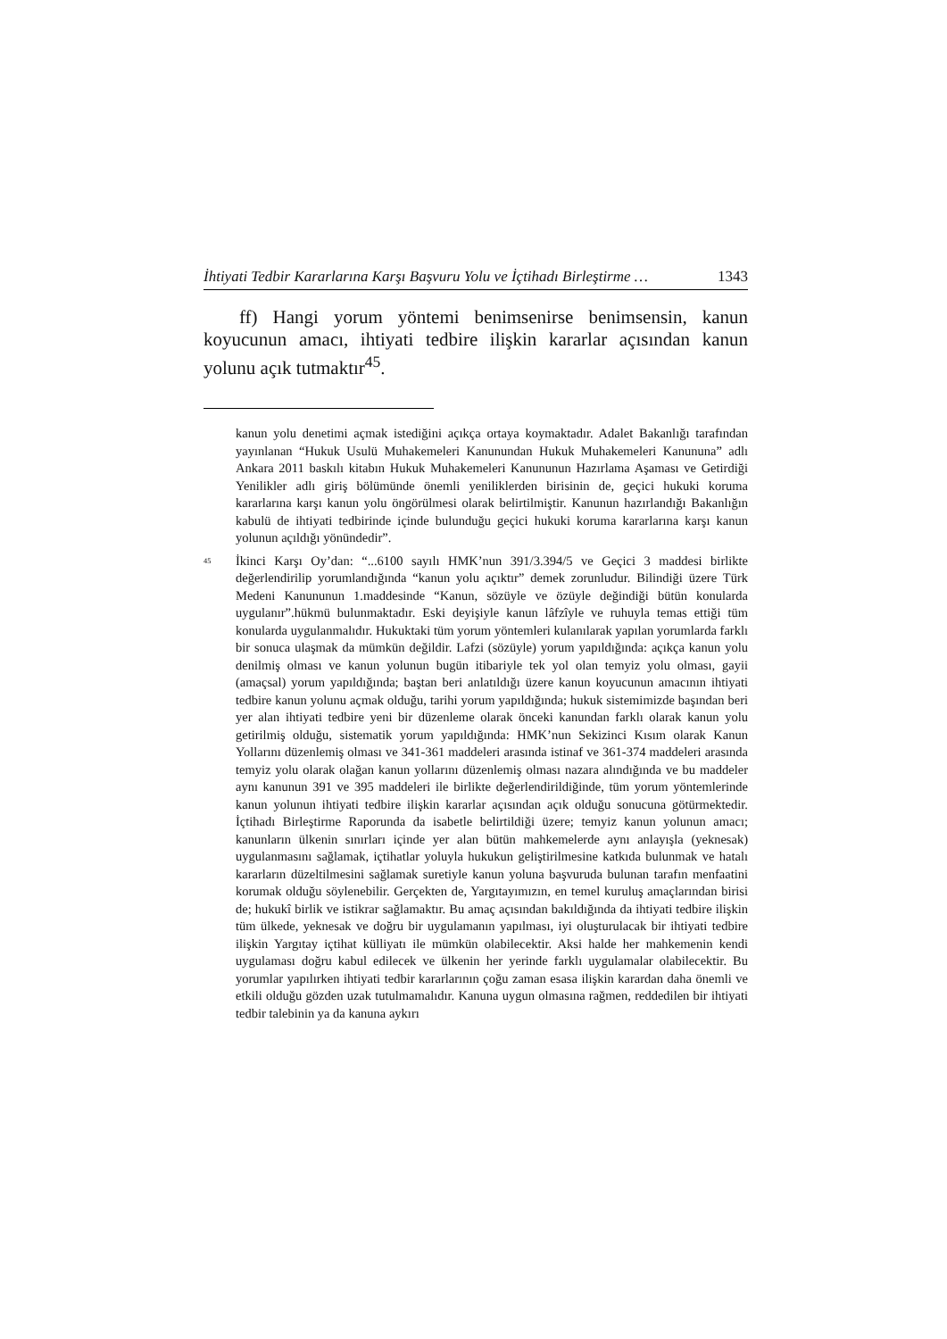İhtiyati Tedbir Kararlarına Karşı Başvuru Yolu ve İçtihadı Birleştirme … 1343
ff) Hangi yorum yöntemi benimsenirse benimsensin, kanun koyucunun amacı, ihtiyati tedbire ilişkin kararlar açısından kanun yolunu açık tutmaktır<sup>45</sup>.
kanun yolu denetimi açmak istediğini açıkça ortaya koymaktadır. Adalet Bakanlığı tarafından yayınlanan “Hukuk Usulü Muhakemeleri Kanunundan Hukuk Muhakemeleri Kanununa” adlı Ankara 2011 baskılı kitabın Hukuk Muhakemeleri Kanununun Hazırlama Aşaması ve Getirdiği Yenilikler adlı giriş bölümünde önemli yeniliklerden birisinin de, geçici hukuki koruma kararlarına karşı kanun yolu öngörülmesi olarak belirtilmiştir. Kanunun hazırlandığı Bakanlığın kabulü de ihtiyati tedbirinde içinde bulunduğu geçici hukuki koruma kararlarına karşı kanun yolunun açıldığı yönündedir”.
<sup>45</sup>
İkinci Karşı Oy’dan: “...6100 sayılı HMK’nun 391/3.394/5 ve Geçici 3 maddesi birlikte değerlendirilip yorumlandığında “kanun yolu açıktır” demek zorunludur. Bilindiği üzere Türk Medeni Kanununun 1.maddesinde “Kanun, sözüyle ve özüyle değindiği bütün konularda uygulanır”.hükmü bulunmaktadır. Eski deyişiyle kanun lâfzîyle ve ruhuyla temas ettiği tüm konularda uygulanmalıdır. Hukuktaki tüm yorum yöntemleri kulanılarak yapılan yorumlarda farklı bir sonuca ulaşmak da mümkün değildir. Lafzi (sözüyle) yorum yapıldığında: açıkça kanun yolu denilmiş olması ve kanun yolunun bugün itibariyle tek yol olan temyiz yolu olması, gayii (amaçsal) yorum yapıldığında; baştan beri anlatıldığı üzere kanun koyucunun amacının ihtiyati tedbire kanun yolunu açmak olduğu, tarihi yorum yapıldığında; hukuk sistemimizde başından beri yer alan ihtiyati tedbire yeni bir düzenleme olarak önceki kanundan farklı olarak kanun yolu getirilmiş olduğu, sistematik yorum yapıldığında: HMK’nun Sekizinci Kısım olarak Kanun Yollarını düzenlemiş olması ve 341-361 maddeleri arasında istinaf ve 361-374 maddeleri arasında temyiz yolu olarak olağan kanun yollarını düzenlemiş olması nazara alındığında ve bu maddeler aynı kanunun 391 ve 395 maddeleri ile birlikte değerlendirildiğinde, tüm yorum yöntemlerinde kanun yolunun ihtiyati tedbire ilişkin kararlar açısından açık olduğu sonucuna götürmektedir. İçtihadı Birleştirme Raporunda da isabetle belirtildiği üzere; temyiz kanun yolunun amacı; kanunların ülkenin sınırları içinde yer alan bütün mahkemelerde aynı anlayışla (yeknesak) uygulanmasını sağlamak, içtihatlar yoluyla hukukun geliştirilmesine katkıda bulunmak ve hatalı kararların düzeltilmesini sağlamak suretiyle kanun yoluna başvuruda bulunan tarafın menfaatini korumak olduğu söylenebilir. Gerçekten de, Yargıtayımızın, en temel kuruluş amaçlarından birisi de; hukukî birlik ve istikrar sağlamaktır. Bu amaç açısından bakıldığında da ihtiyati tedbire ilişkin tüm ülkede, yeknesak ve doğru bir uygulamanın yapılması, iyi oluşturulacak bir ihtiyati tedbire ilişkin Yargıtay içtihat külliyatı ile mümkün olabilecektir. Aksi halde her mahkemenin kendi uygulaması doğru kabul edilecek ve ülkenin her yerinde farklı uygulamalar olabilecektir. Bu yorumlar yapılırken ihtiyati tedbir kararlarının çoğu zaman esasa ilişkin karardan daha önemli ve etkili olduğu gözden uzak tutulmamalıdır. Kanuna uygun olmasına rağmen, reddedilen bir ihtiyati tedbir talebinin ya da kanuna aykırı